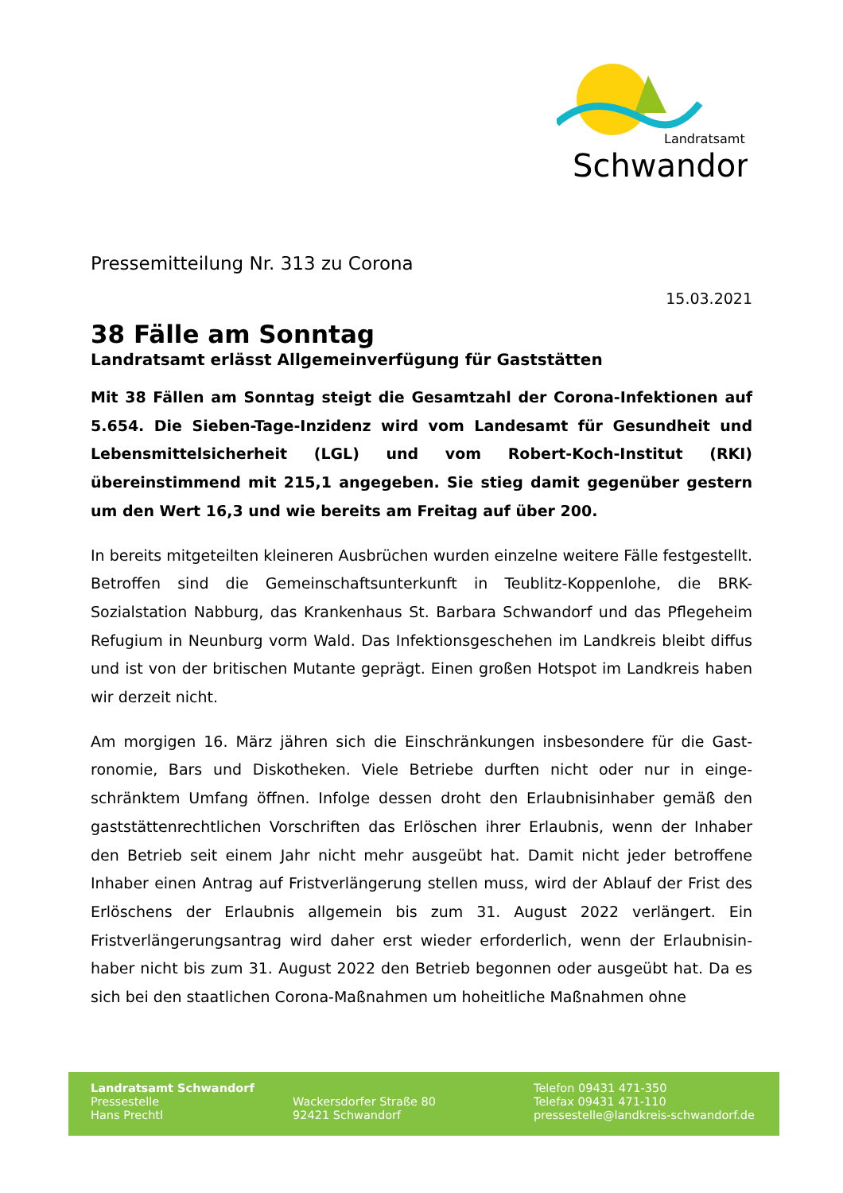Landratsamt
Schwandorf
Pressemitteilung Nr. 313 zu Corona
15.03.2021
38 Fälle am Sonntag
Landratsamt erlässt Allgemeinverfügung für Gaststätten
Mit 38 Fällen am Sonntag steigt die Gesamtzahl der Corona-Infektionen auf 5.654. Die Sieben-Tage-Inzidenz wird vom Landesamt für Gesundheit und Lebensmittelsicherheit (LGL) und vom Robert-Koch-Institut (RKI) übereinstimmend mit 215,1 angegeben. Sie stieg damit gegenüber gestern um den Wert 16,3 und wie bereits am Freitag auf über 200.
In bereits mitgeteilten kleineren Ausbrüchen wurden einzelne weitere Fälle festge­stellt. Betroffen sind die Gemeinschaftsunterkunft in Teublitz-Koppenlohe, die BRK-Sozialstation Nabburg, das Krankenhaus St. Barbara Schwandorf und das Pflege­heim Refugium in Neunburg vorm Wald. Das Infektionsgeschehen im Landkreis bleibt diffus und ist von der britischen Mutante geprägt. Einen großen Hotspot im Landkreis haben wir derzeit nicht.
Am morgigen 16. März jähren sich die Einschränkungen insbesondere für die Gast­ronomie, Bars und Diskotheken. Viele Betriebe durften nicht oder nur in einge­schränktem Umfang öffnen. Infolge dessen droht den Erlaubnisinhaber gemäß den gaststättenrechtlichen Vorschriften das Erlöschen ihrer Erlaubnis, wenn der Inhaber den Betrieb seit einem Jahr nicht mehr ausgeübt hat. Damit nicht jeder betroffene Inhaber einen Antrag auf Fristverlängerung stellen muss, wird der Ablauf der Frist des Erlöschens der Erlaubnis allgemein bis zum 31. August 2022 verlängert. Ein Fristverlängerungsantrag wird daher erst wieder erforderlich, wenn der Erlaubnisin­haber nicht bis zum 31. August 2022 den Betrieb begonnen oder ausgeübt hat. Da es sich bei den staatlichen Corona-Maßnahmen um hoheitliche Maßnahmen ohne
Landratsamt Schwandorf
Pressestelle
Hans Prechtl
Wackersdorfer Straße 80
92421 Schwandorf
Telefon 09431 471-350
Telefax 09431 471-110
pressestelle@landkreis-schwandorf.de